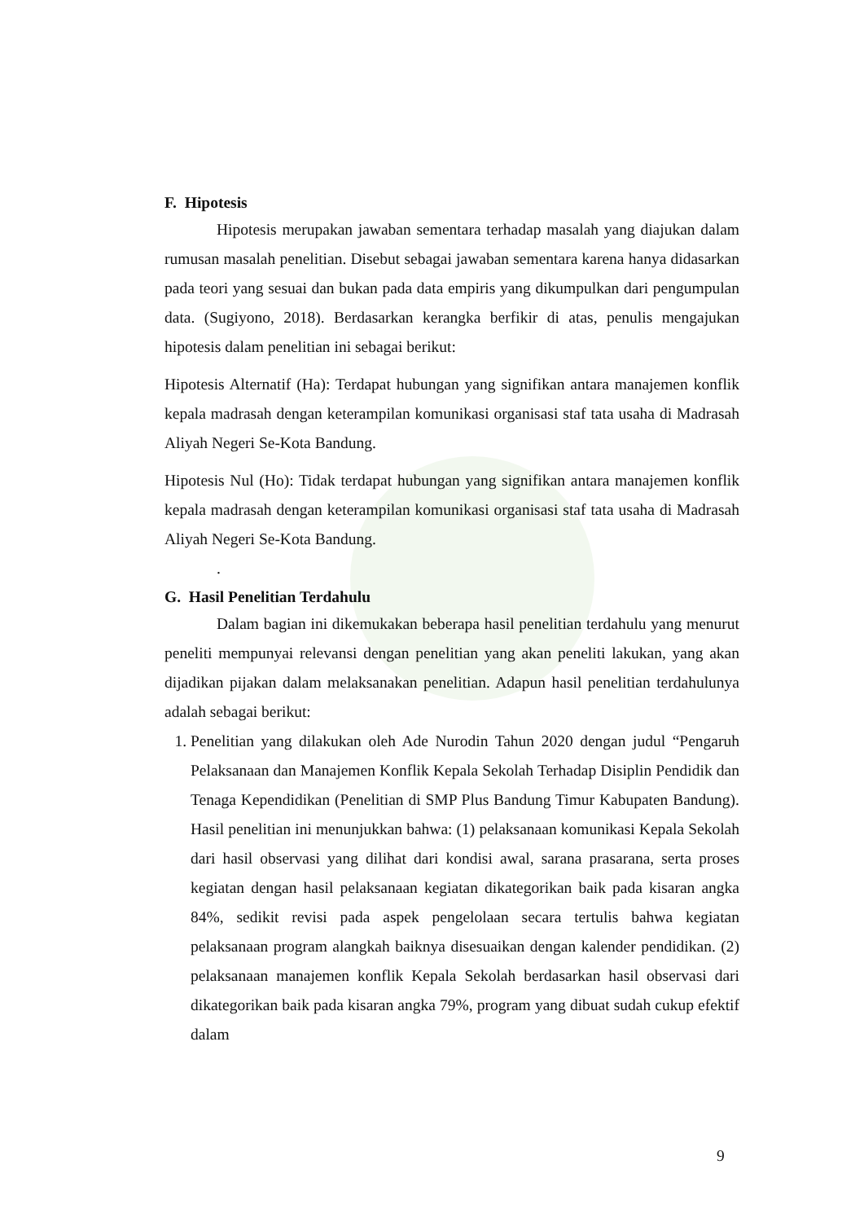F. Hipotesis
Hipotesis merupakan jawaban sementara terhadap masalah yang diajukan dalam rumusan masalah penelitian. Disebut sebagai jawaban sementara karena hanya didasarkan pada teori yang sesuai dan bukan pada data empiris yang dikumpulkan dari pengumpulan data. (Sugiyono, 2018). Berdasarkan kerangka berfikir di atas, penulis mengajukan hipotesis dalam penelitian ini sebagai berikut:
Hipotesis Alternatif (Ha): Terdapat hubungan yang signifikan antara manajemen konflik kepala madrasah dengan keterampilan komunikasi organisasi staf tata usaha di Madrasah Aliyah Negeri Se-Kota Bandung.
Hipotesis Nul (Ho): Tidak terdapat hubungan yang signifikan antara manajemen konflik kepala madrasah dengan keterampilan komunikasi organisasi staf tata usaha di Madrasah Aliyah Negeri Se-Kota Bandung.
.
G. Hasil Penelitian Terdahulu
Dalam bagian ini dikemukakan beberapa hasil penelitian terdahulu yang menurut peneliti mempunyai relevansi dengan penelitian yang akan peneliti lakukan, yang akan dijadikan pijakan dalam melaksanakan penelitian. Adapun hasil penelitian terdahulunya adalah sebagai berikut:
1. Penelitian yang dilakukan oleh Ade Nurodin Tahun 2020 dengan judul “Pengaruh Pelaksanaan dan Manajemen Konflik Kepala Sekolah Terhadap Disiplin Pendidik dan Tenaga Kependidikan (Penelitian di SMP Plus Bandung Timur Kabupaten Bandung). Hasil penelitian ini menunjukkan bahwa: (1) pelaksanaan komunikasi Kepala Sekolah dari hasil observasi yang dilihat dari kondisi awal, sarana prasarana, serta proses kegiatan dengan hasil pelaksanaan kegiatan dikategorikan baik pada kisaran angka 84%, sedikit revisi pada aspek pengelolaan secara tertulis bahwa kegiatan pelaksanaan program alangkah baiknya disesuaikan dengan kalender pendidikan. (2) pelaksanaan manajemen konflik Kepala Sekolah berdasarkan hasil observasi dari dikategorikan baik pada kisaran angka 79%, program yang dibuat sudah cukup efektif dalam
9